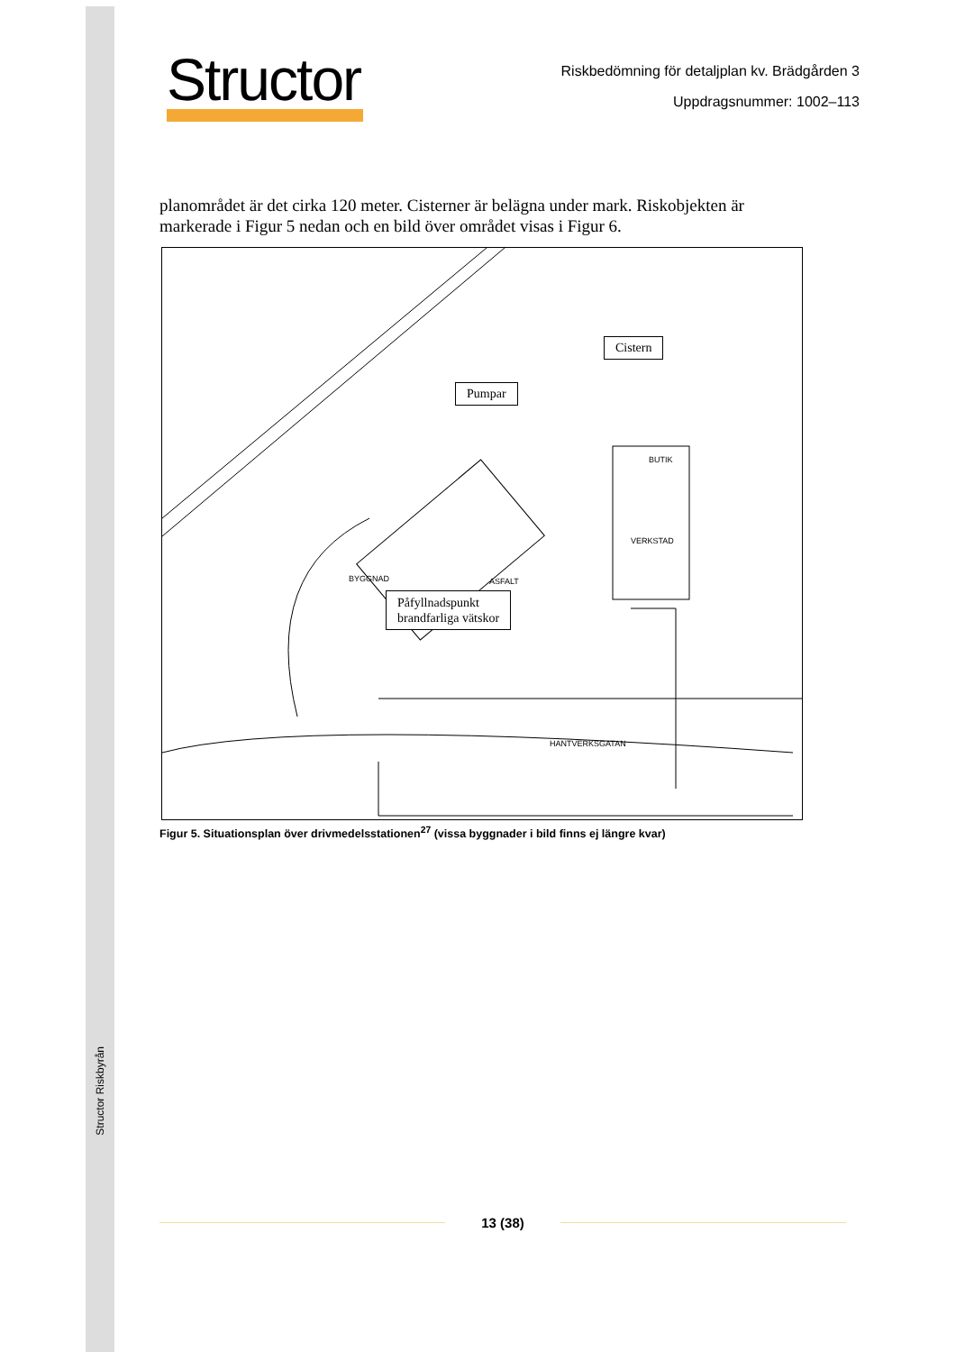Structor Riskbyrån
Structor
Riskbedömning för detaljplan kv. Brädgården 3
Uppdragsnummer: 1002–113
planområdet är det cirka 120 meter. Cisterner är belägna under mark. Riskobjekten är markerade i Figur 5 nedan och en bild över området visas i Figur 6.
Cistern
Pumpar
Påfyllnadspunkt
brandfarliga vätskor
BYGGNAD ASFALT
VERKSTAD
BUTIK
HANTVERKSGATAN
Figur 5. Situationsplan över drivmedelsstationen<sup>27</sup> (vissa byggnader i bild finns ej längre kvar)
13 (38)